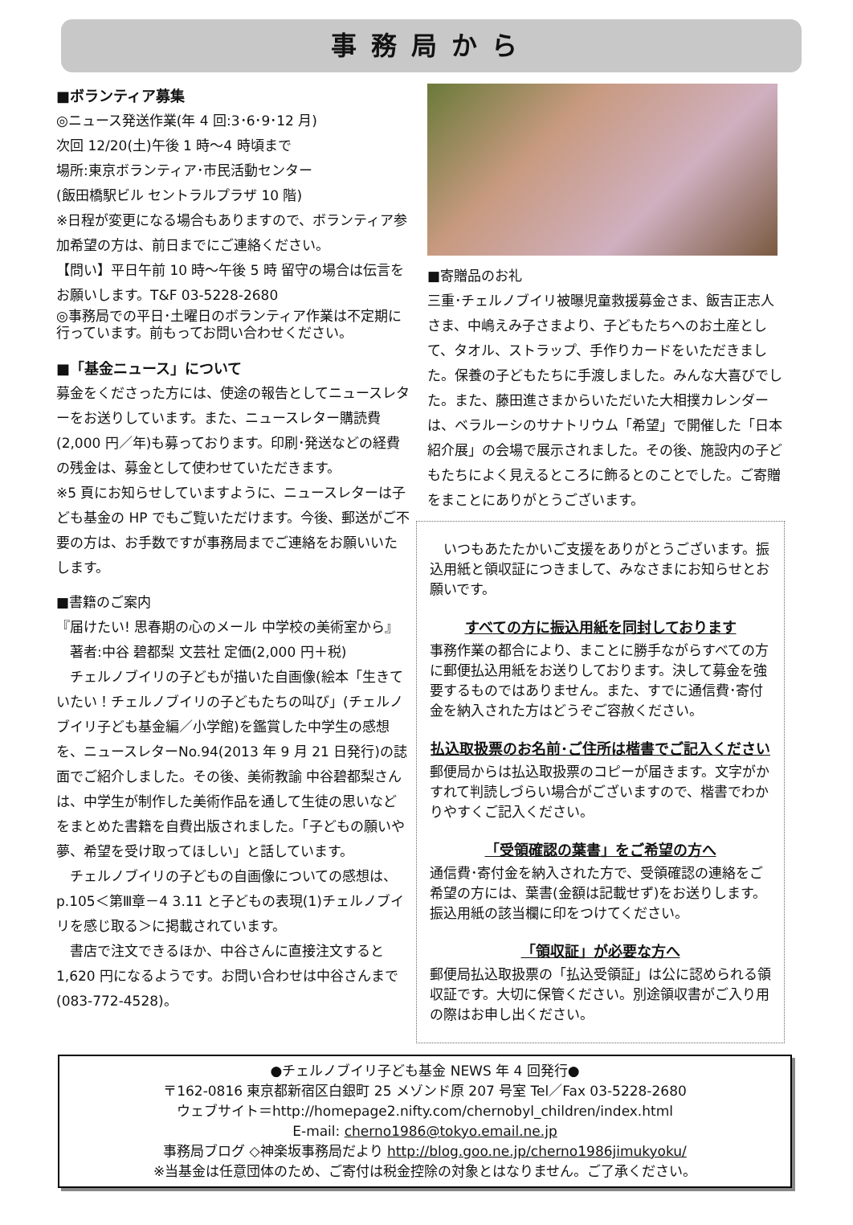事務局から
■ボランティア募集
◎ニュース発送作業(年 4 回:3･6･9･12 月)
次回 12/20(土)午後 1 時～4 時頃まで
場所:東京ボランティア･市民活動センター
(飯田橋駅ビル セントラルプラザ 10 階)
※日程が変更になる場合もありますので、ボランティア参加希望の方は、前日までにご連絡ください。
【問い】平日午前 10 時～午後 5 時 留守の場合は伝言をお願いします。T&F 03-5228-2680
◎事務局での平日･土曜日のボランティア作業は不定期に行っています。前もってお問い合わせください。
■「基金ニュース」について
募金をくださった方には、使途の報告としてニュースレターをお送りしています。また、ニュースレター購読費(2,000 円／年)も募っております。印刷･発送などの経費の残金は、募金として使わせていただきます。
※5 頁にお知らせしていますように、ニュースレターは子ども基金の HP でもご覧いただけます。今後、郵送がご不要の方は、お手数ですが事務局までご連絡をお願いいたします。
■書籍のご案内
『届けたい! 思春期の心のメール 中学校の美術室から』
　著者:中谷 碧都梨 文芸社 定価(2,000 円＋税)
　チェルノブイリの子どもが描いた自画像(絵本「生きていたい！チェルノブイリの子どもたちの叫び」(チェルノブイリ子ども基金編／小学館)を鑑賞した中学生の感想を、ニュースレターNo.94(2013 年 9 月 21 日発行)の誌面でご紹介しました。その後、美術教諭 中谷碧都梨さんは、中学生が制作した美術作品を通して生徒の思いなどをまとめた書籍を自費出版されました。「子どもの願いや夢、希望を受け取ってほしい」と話しています。
　チェルノブイリの子どもの自画像についての感想は、p.105＜第Ⅲ章－4 3.11 と子どもの表現(1)チェルノブイリを感じ取る＞に掲載されています。
　書店で注文できるほか、中谷さんに直接注文すると 1,620 円になるようです。お問い合わせは中谷さんまで(083-772-4528)。
■寄贈品のお礼
三重･チェルノブイリ被曝児童救援募金さま、飯吉正志人さま、中嶋えみ子さまより、子どもたちへのお土産として、タオル、ストラップ、手作りカードをいただきました。保養の子どもたちに手渡しました。みんな大喜びでした。また、藤田進さまからいただいた大相撲カレンダーは、ベラルーシのサナトリウム「希望」で開催した「日本紹介展」の会場で展示されました。その後、施設内の子どもたちによく見えるところに飾るとのことでした。ご寄贈をまことにありがとうございます。
　いつもあたたかいご支援をありがとうございます。振込用紙と領収証につきまして、みなさまにお知らせとお願いです。
すべての方に振込用紙を同封しております
事務作業の都合により、まことに勝手ながらすべての方に郵便払込用紙をお送りしております。決して募金を強要するものではありません。また、すでに通信費･寄付金を納入された方はどうぞご容赦ください。
払込取扱票のお名前･ご住所は楷書でご記入ください
郵便局からは払込取扱票のコピーが届きます。文字がかすれて判読しづらい場合がございますので、楷書でわかりやすくご記入ください。
「受領確認の葉書」をご希望の方へ
通信費･寄付金を納入された方で、受領確認の連絡をご希望の方には、葉書(金額は記載せず)をお送りします。振込用紙の該当欄に印をつけてください。
「領収証」が必要な方へ
郵便局払込取扱票の「払込受領証」は公に認められる領収証です。大切に保管ください。別途領収書がご入り用の際はお申し出ください。
●チェルノブイリ子ども基金 NEWS 年 4 回発行●
〒162-0816 東京都新宿区白銀町 25 メゾンド原 207 号室 Tel／Fax 03-5228-2680
ウェブサイト＝http://homepage2.nifty.com/chernobyl_children/index.html
E-mail: cherno1986@tokyo.email.ne.jp
事務局ブログ ◇神楽坂事務局だより http://blog.goo.ne.jp/cherno1986jimukyoku/
※当基金は任意団体のため、ご寄付は税金控除の対象とはなりません。ご了承ください。